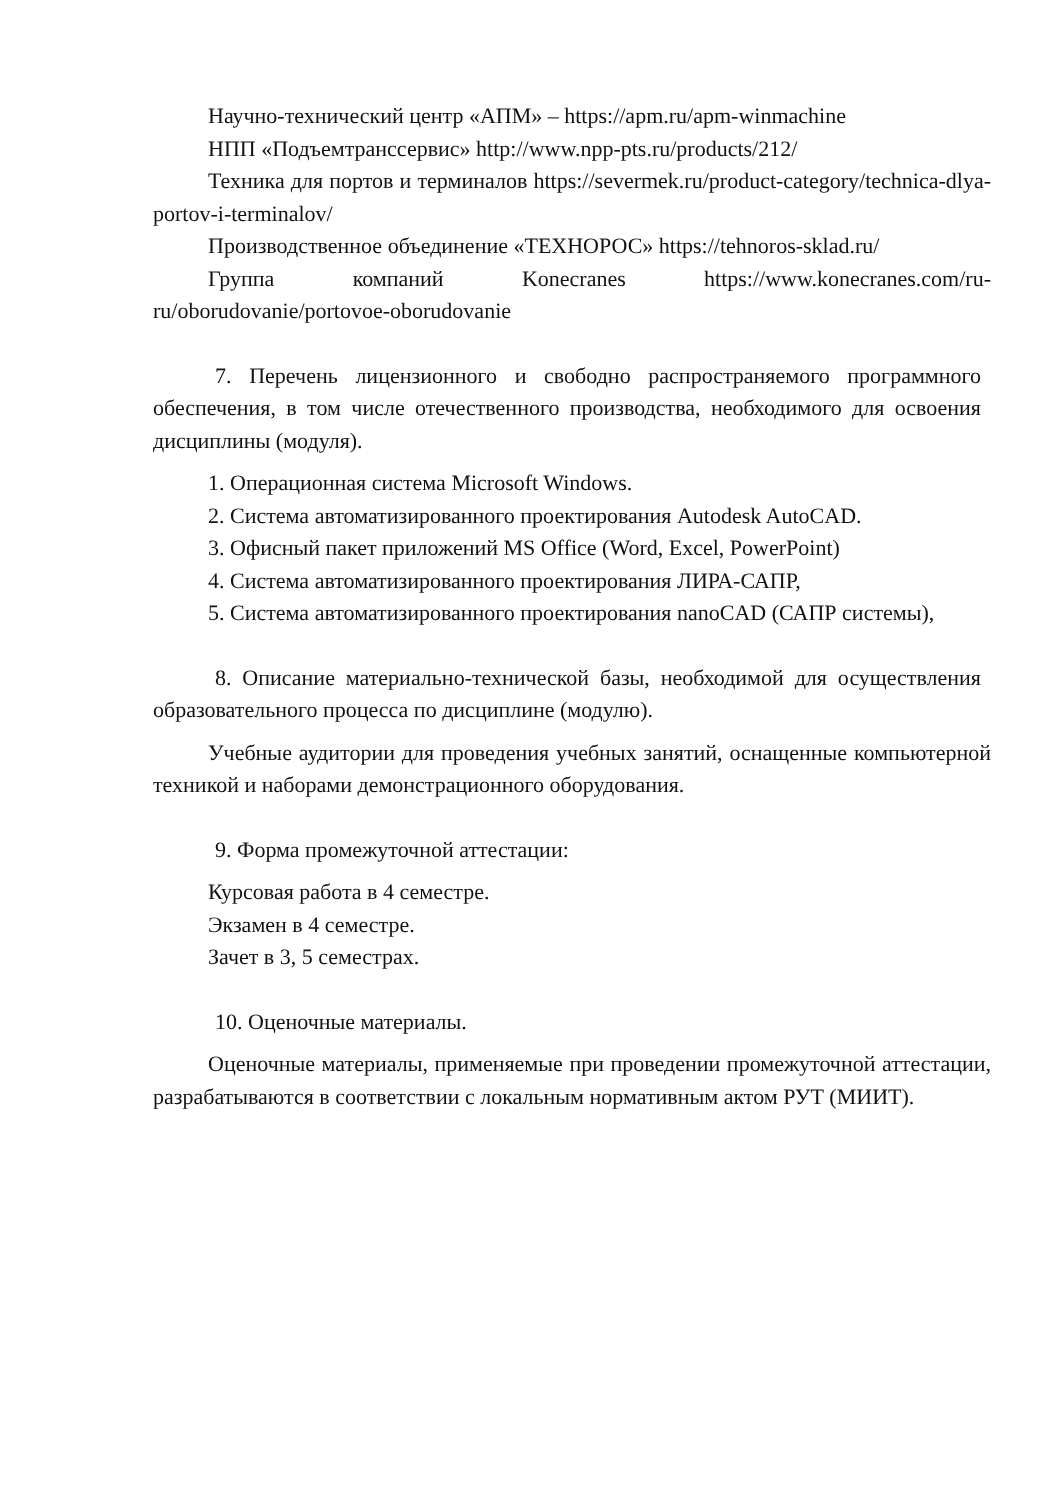Научно-технический центр «АПМ» – https://apm.ru/apm-winmachine
НПП «Подъемтранссервис» http://www.npp-pts.ru/products/212/
Техника для портов и терминалов https://severmek.ru/product-category/technica-dlya-portov-i-terminalov/
Производственное объединение «ТЕХНОРОС» https://tehnoros-sklad.ru/
Группа компаний Konecranes https://www.konecranes.com/ru-ru/oborudovanie/portovoe-oborudovanie
7. Перечень лицензионного и свободно распространяемого программного обеспечения, в том числе отечественного производства, необходимого для освоения дисциплины (модуля).
1. Операционная система Microsoft Windows.
2. Система автоматизированного проектирования Autodesk AutoCAD.
3. Офисный пакет приложений MS Office (Word, Excel, PowerPoint)
4. Система автоматизированного проектирования ЛИРА-САПР,
5. Система автоматизированного проектирования nanoCAD (САПР системы),
8. Описание материально-технической базы, необходимой для осуществления образовательного процесса по дисциплине (модулю).
Учебные аудитории для проведения учебных занятий, оснащенные компьютерной техникой и наборами демонстрационного оборудования.
9. Форма промежуточной аттестации:
Курсовая работа в 4 семестре.
Экзамен в 4 семестре.
Зачет в 3, 5 семестрах.
10. Оценочные материалы.
Оценочные материалы, применяемые при проведении промежуточной аттестации, разрабатываются в соответствии с локальным нормативным актом РУТ (МИИТ).